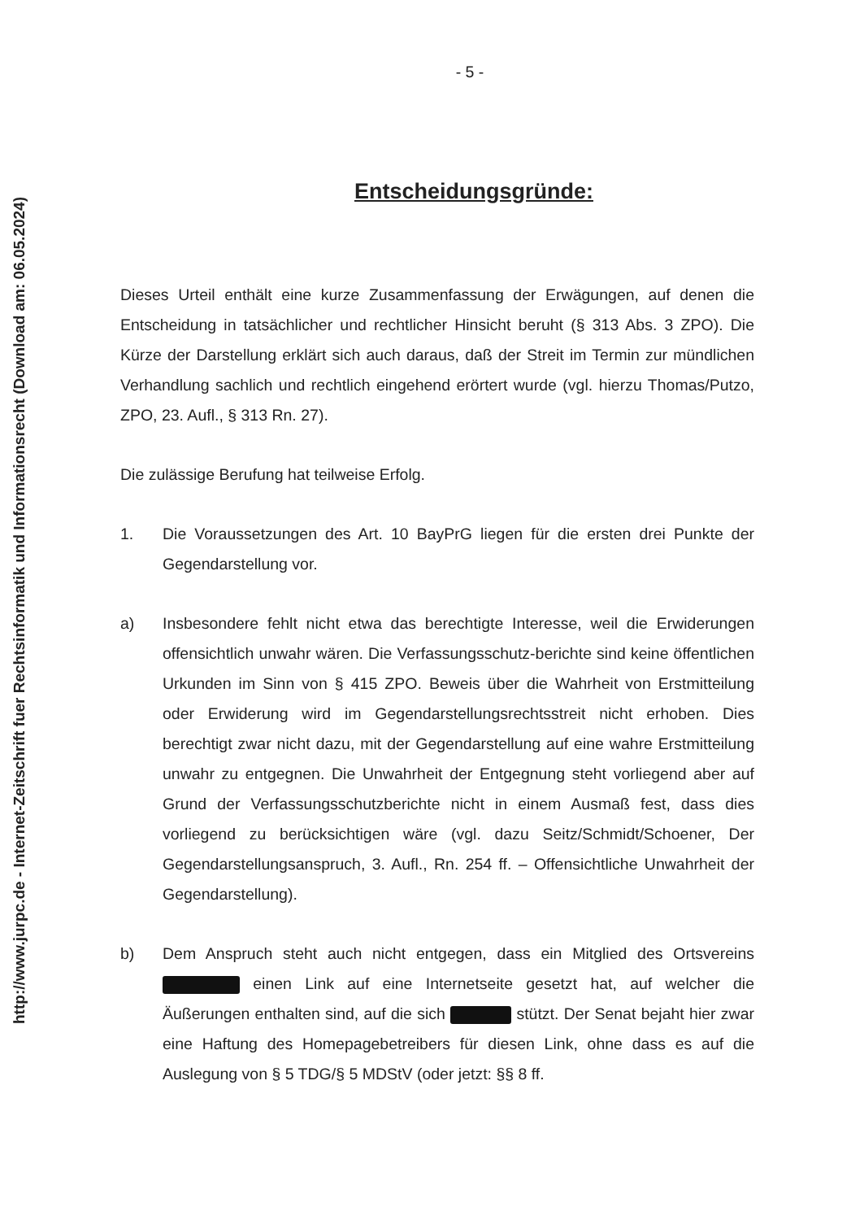http://www.jurpc.de - Internet-Zeitschrift fuer Rechtsinformatik und Informationsrecht (Download am: 06.05.2024)
- 5 -
Entscheidungsgründe:
Dieses Urteil enthält eine kurze Zusammenfassung der Erwägungen, auf denen die Entscheidung in tatsächlicher und rechtlicher Hinsicht beruht (§ 313 Abs. 3 ZPO). Die Kürze der Darstellung erklärt sich auch daraus, daß der Streit im Termin zur mündlichen Verhandlung sachlich und rechtlich eingehend erörtert wurde (vgl. hierzu Thomas/Putzo, ZPO, 23. Aufl., § 313 Rn. 27).
Die zulässige Berufung hat teilweise Erfolg.
1. Die Voraussetzungen des Art. 10 BayPrG liegen für die ersten drei Punkte der Gegendarstellung vor.
a) Insbesondere fehlt nicht etwa das berechtigte Interesse, weil die Erwiderungen offensichtlich unwahr wären. Die Verfassungsschutz-berichte sind keine öffentlichen Urkunden im Sinn von § 415 ZPO. Beweis über die Wahrheit von Erstmitteilung oder Erwiderung wird im Gegendarstellungsrechtsstreit nicht erhoben. Dies berechtigt zwar nicht dazu, mit der Gegendarstellung auf eine wahre Erstmitteilung unwahr zu entgegnen. Die Unwahrheit der Entgegnung steht vorliegend aber auf Grund der Verfassungsschutzberichte nicht in einem Ausmaß fest, dass dies vorliegend zu berücksichtigen wäre (vgl. dazu Seitz/Schmidt/Schoener, Der Gegendarstellungsanspruch, 3. Aufl., Rn. 254 ff. – Offensichtliche Unwahrheit der Gegendarstellung).
b) Dem Anspruch steht auch nicht entgegen, dass ein Mitglied des Ortsvereins einen Link auf eine Internetseite gesetzt hat, auf welcher die Äußerungen enthalten sind, auf die sich stützt. Der Senat bejaht hier zwar eine Haftung des Homepagebetreibers für diesen Link, ohne dass es auf die Auslegung von § 5 TDG/§ 5 MDStV (oder jetzt: §§ 8 ff.